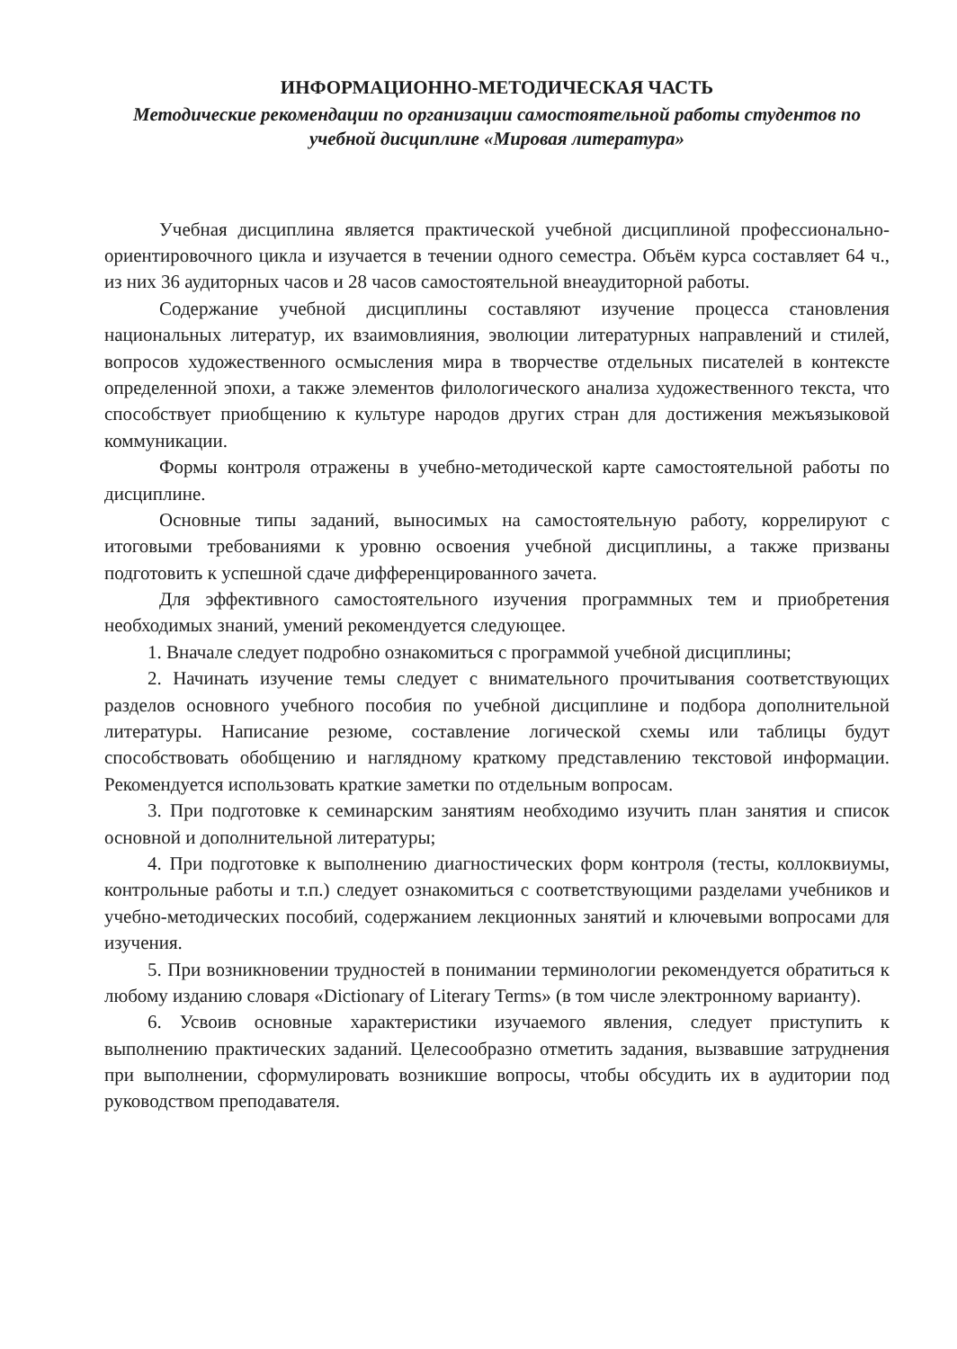ИНФОРМАЦИОННО-МЕТОДИЧЕСКАЯ ЧАСТЬ
Методические рекомендации по организации самостоятельной работы студентов по учебной дисциплине «Мировая литература»
Учебная дисциплина является практической учебной дисциплиной профессионально-ориентировочного цикла и изучается в течении одного семестра. Объём курса составляет 64 ч., из них 36 аудиторных часов и 28 часов самостоятельной внеаудиторной работы.
Содержание учебной дисциплины составляют изучение процесса становления национальных литератур, их взаимовлияния, эволюции литературных направлений и стилей, вопросов художественного осмысления мира в творчестве отдельных писателей в контексте определенной эпохи, а также элементов филологического анализа художественного текста, что способствует приобщению к культуре народов других стран для достижения межъязыковой коммуникации.
Формы контроля отражены в учебно-методической карте самостоятельной работы по дисциплине.
Основные типы заданий, выносимых на самостоятельную работу, коррелируют с итоговыми требованиями к уровню освоения учебной дисциплины, а также призваны подготовить к успешной сдаче дифференцированного зачета.
Для эффективного самостоятельного изучения программных тем и приобретения необходимых знаний, умений рекомендуется следующее.
1. Вначале следует подробно ознакомиться с программой учебной дисциплины;
2. Начинать изучение темы следует с внимательного прочитывания соответствующих разделов основного учебного пособия по учебной дисциплине и подбора дополнительной литературы. Написание резюме, составление логической схемы или таблицы будут способствовать обобщению и наглядному краткому представлению текстовой информации. Рекомендуется использовать краткие заметки по отдельным вопросам.
3. При подготовке к семинарским занятиям необходимо изучить план занятия и список основной и дополнительной литературы;
4. При подготовке к выполнению диагностических форм контроля (тесты, коллоквиумы, контрольные работы и т.п.) следует ознакомиться с соответствующими разделами учебников и учебно-методических пособий, содержанием лекционных занятий и ключевыми вопросами для изучения.
5. При возникновении трудностей в понимании терминологии рекомендуется обратиться к любому изданию словаря «Dictionary of Literary Terms» (в том числе электронному варианту).
6. Усвоив основные характеристики изучаемого явления, следует приступить к выполнению практических заданий. Целесообразно отметить задания, вызвавшие затруднения при выполнении, сформулировать возникшие вопросы, чтобы обсудить их в аудитории под руководством преподавателя.